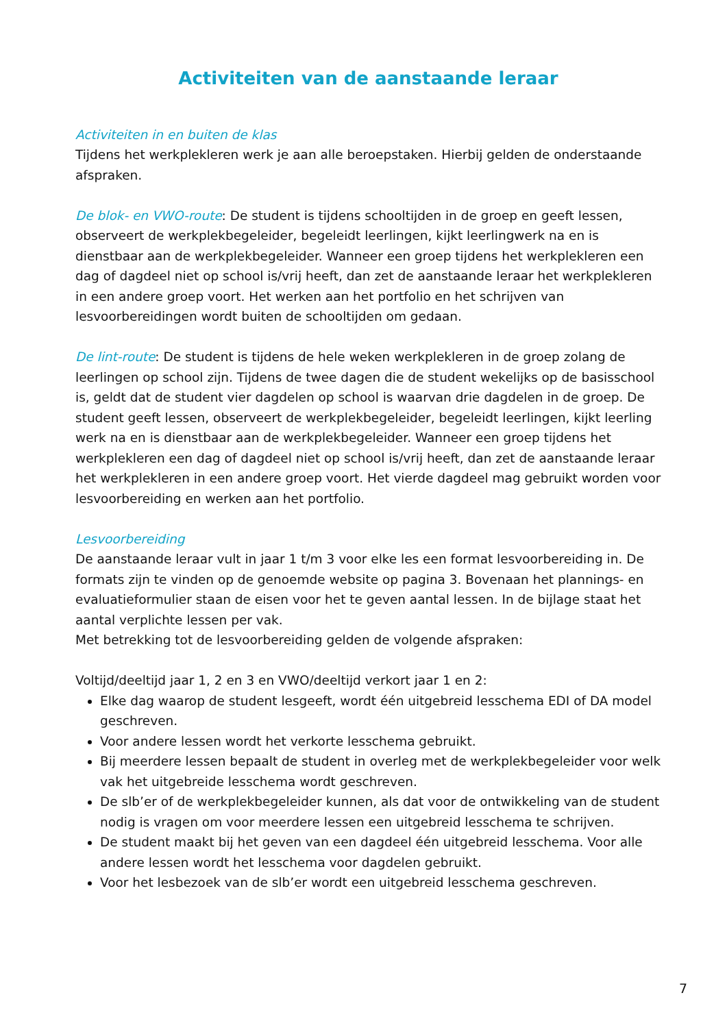Activiteiten van de aanstaande leraar
Activiteiten in en buiten de klas
Tijdens het werkplekleren werk je aan alle beroepstaken. Hierbij gelden de onderstaande afspraken.
De blok- en VWO-route: De student is tijdens schooltijden in de groep en geeft lessen, observeert de werkplekbegeleider, begeleidt leerlingen, kijkt leerlingwerk na en is dienstbaar aan de werkplekbegeleider. Wanneer een groep tijdens het werkplekleren een dag of dagdeel niet op school is/vrij heeft, dan zet de aanstaande leraar het werkplekleren in een andere groep voort. Het werken aan het portfolio en het schrijven van lesvoorbereidingen wordt buiten de schooltijden om gedaan.
De lint-route: De student is tijdens de hele weken werkplekleren in de groep zolang de leerlingen op school zijn. Tijdens de twee dagen die de student wekelijks op de basisschool is, geldt dat de student vier dagdelen op school is waarvan drie dagdelen in de groep. De student geeft lessen, observeert de werkplekbegeleider, begeleidt leerlingen, kijkt leerling werk na en is dienstbaar aan de werkplekbegeleider. Wanneer een groep tijdens het werkplekleren een dag of dagdeel niet op school is/vrij heeft, dan zet de aanstaande leraar het werkplekleren in een andere groep voort. Het vierde dagdeel mag gebruikt worden voor lesvoorbereiding en werken aan het portfolio.
Lesvoorbereiding
De aanstaande leraar vult in jaar 1 t/m 3 voor elke les een format lesvoorbereiding in. De formats zijn te vinden op de genoemde website op pagina 3. Bovenaan het plannings- en evaluatieformulier staan de eisen voor het te geven aantal lessen. In de bijlage staat het aantal verplichte lessen per vak.
Met betrekking tot de lesvoorbereiding gelden de volgende afspraken:
Voltijd/deeltijd jaar 1, 2 en 3 en VWO/deeltijd verkort jaar 1 en 2:
Elke dag waarop de student lesgeeft, wordt één uitgebreid lesschema EDI of DA model geschreven.
Voor andere lessen wordt het verkorte lesschema gebruikt.
Bij meerdere lessen bepaalt de student in overleg met de werkplekbegeleider voor welk vak het uitgebreide lesschema wordt geschreven.
De slb’er of de werkplekbegeleider kunnen, als dat voor de ontwikkeling van de student nodig is vragen om voor meerdere lessen een uitgebreid lesschema te schrijven.
De student maakt bij het geven van een dagdeel één uitgebreid lesschema. Voor alle andere lessen wordt het lesschema voor dagdelen gebruikt.
Voor het lesbezoek van de slb’er wordt een uitgebreid lesschema geschreven.
7